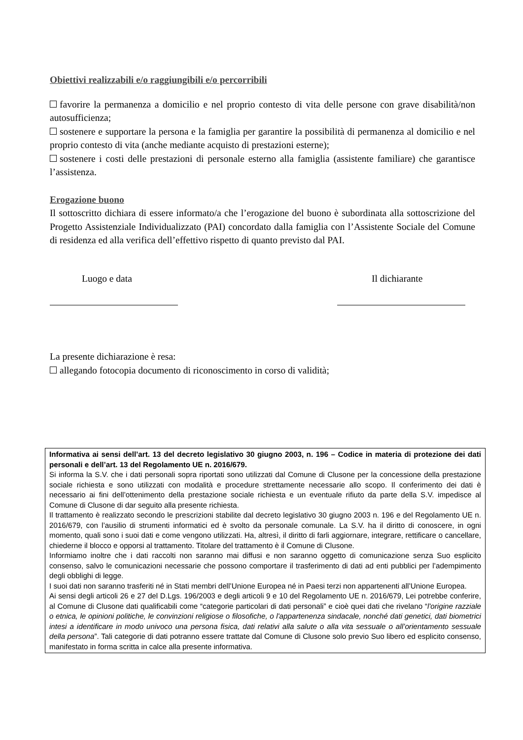Obiettivi realizzabili e/o raggiungibili e/o percorribili
favorire la permanenza a domicilio e nel proprio contesto di vita delle persone con grave disabilità/non autosufficienza;
sostenere e supportare la persona e la famiglia per garantire la possibilità di permanenza al domicilio e nel proprio contesto di vita (anche mediante acquisto di prestazioni esterne);
sostenere i costi delle prestazioni di personale esterno alla famiglia (assistente familiare) che garantisce l’assistenza.
Erogazione buono
Il sottoscritto dichiara di essere informato/a che l’erogazione del buono è subordinata alla sottoscrizione del Progetto Assistenziale Individualizzato (PAI) concordato dalla famiglia con l’Assistente Sociale del Comune di residenza ed alla verifica dell’effettivo rispetto di quanto previsto dal PAI.
Luogo e data Il dichiarante
La presente dichiarazione è resa:
allegando fotocopia documento di riconoscimento in corso di validità;
Informativa ai sensi dell’art. 13 del decreto legislativo 30 giugno 2003, n. 196 – Codice in materia di protezione dei dati personali e dell’art. 13 del Regolamento UE n. 2016/679.
Si informa la S.V. che i dati personali sopra riportati sono utilizzati dal Comune di Clusone per la concessione della prestazione sociale richiesta e sono utilizzati con modalità e procedure strettamente necessarie allo scopo. Il conferimento dei dati è necessario ai fini dell’ottenimento della prestazione sociale richiesta e un eventuale rifiuto da parte della S.V. impedisce al Comune di Clusone di dar seguito alla presente richiesta.
Il trattamento è realizzato secondo le prescrizioni stabilite dal decreto legislativo 30 giugno 2003 n. 196 e del Regolamento UE n. 2016/679, con l’ausilio di strumenti informatici ed è svolto da personale comunale. La S.V. ha il diritto di conoscere, in ogni momento, quali sono i suoi dati e come vengono utilizzati. Ha, altresì, il diritto di farli aggiornare, integrare, rettificare o cancellare, chiederne il blocco e opporsi al trattamento. Titolare del trattamento è il Comune di Clusone.
Informiamo inoltre che i dati raccolti non saranno mai diffusi e non saranno oggetto di comunicazione senza Suo esplicito consenso, salvo le comunicazioni necessarie che possono comportare il trasferimento di dati ad enti pubblici per l’adempimento degli obblighi di legge.
I suoi dati non saranno trasferiti né in Stati membri dell’Unione Europea né in Paesi terzi non appartenenti all’Unione Europea.
Ai sensi degli articoli 26 e 27 del D.Lgs. 196/2003 e degli articoli 9 e 10 del Regolamento UE n. 2016/679, Lei potrebbe conferire, al Comune di Clusone dati qualificabili come “categorie particolari di dati personali” e cioè quei dati che rivelano “l'origine razziale o etnica, le opinioni politiche, le convinzioni religiose o filosofiche, o l'appartenenza sindacale, nonché dati genetici, dati biometrici intesi a identificare in modo univoco una persona fisica, dati relativi alla salute o alla vita sessuale o all’orientamento sessuale della persona”. Tali categorie di dati potranno essere trattate dal Comune di Clusone solo previo Suo libero ed esplicito consenso, manifestato in forma scritta in calce alla presente informativa.